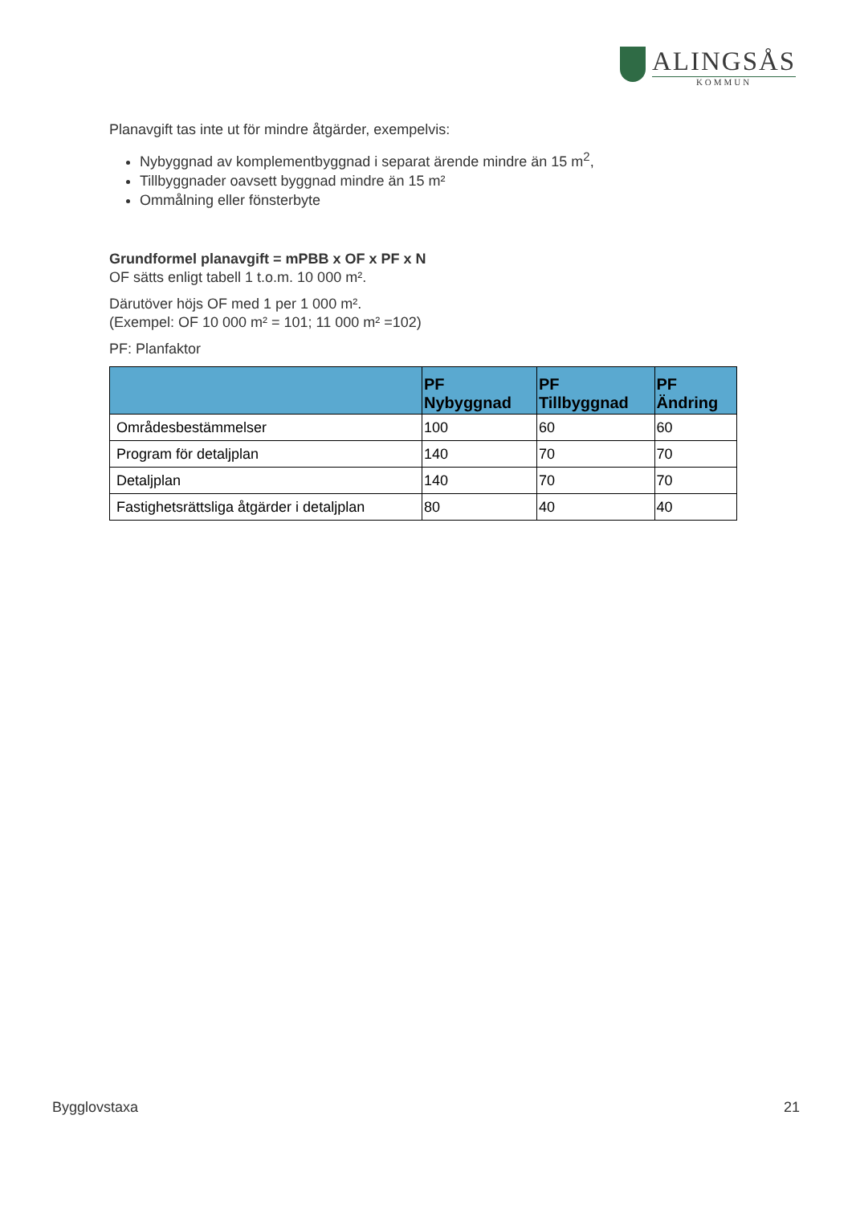ALINGSÅS
KOMMUN
Planavgift tas inte ut för mindre åtgärder, exempelvis:
Nybyggnad av komplementbyggnad i separat ärende mindre än 15 m<sup>2</sup>,
Tillbyggnader oavsett byggnad mindre än 15 m²
Ommålning eller fönsterbyte
Grundformel planavgift = mPBB x OF x PF x N
OF sätts enligt tabell 1 t.o.m. 10 000 m².
Därutöver höjs OF med 1 per 1 000 m².
(Exempel: OF 10 000 m² = 101; 11 000 m² =102)
PF: Planfaktor
| | PF Nybyggnad | PF Tillbyggnad | PF Ändring |
| --- | --- | --- | --- |
| Områdesbestämmelser | 100 | 60 | 60 |
| Program för detaljplan | 140 | 70 | 70 |
| Detaljplan | 140 | 70 | 70 |
| Fastighetsrättsliga åtgärder i detaljplan | 80 | 40 | 40 |
Bygglovstaxa 21